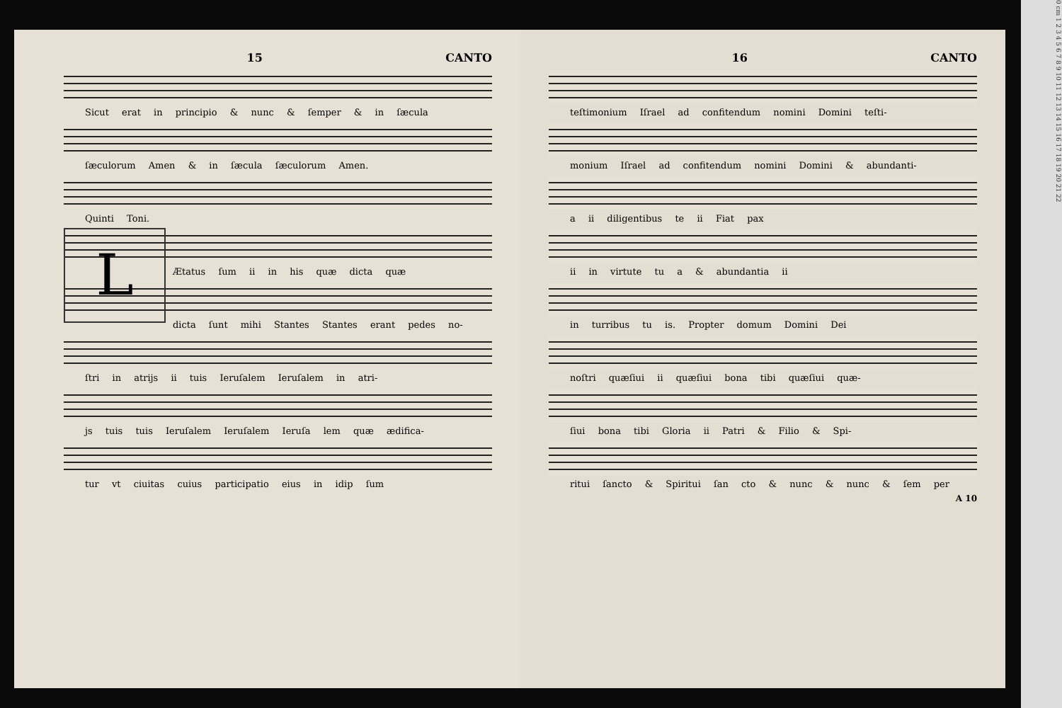15 CANTO
Sicut erat in principio & nunc & ſemper & in ſæcula
ſæculorum Amen & in ſæcula ſæculorum Amen.
Quinti Toni.
L
Ætatus ſum ii in his quæ dicta quæ
dicta ſunt mihi Stantes Stantes erant pedes no-
ſtri in atrijs ii tuis Ieruſalem Ieruſalem in atri-
js tuis tuis Ieruſalem Ieruſalem Ieruſa lem quæ ædifica-
tur vt ciuitas cuius participatio eius in idip ſum
16 CANTO
teſtimonium Iſrael ad confitendum nomini Domini teſti-
monium Iſrael ad confitendum nomini Domini & abundanti-
a ii diligentibus te ii Fiat pax
ii in virtute tu a & abundantia ii
in turribus tu is. Propter domum Domini Dei
noſtri quæſiui ii quæſiui bona tibi quæſiui quæ-
ſiui bona tibi Gloria ii Patri & Filio & Spi-
ritui ſancto & Spiritui ſan cto & nunc & nunc & ſem per
A 10
0 cm 1 2 3 4 5 6 7 8 9 10 11 12 13 14 15 16 17 18 19 20 21 22